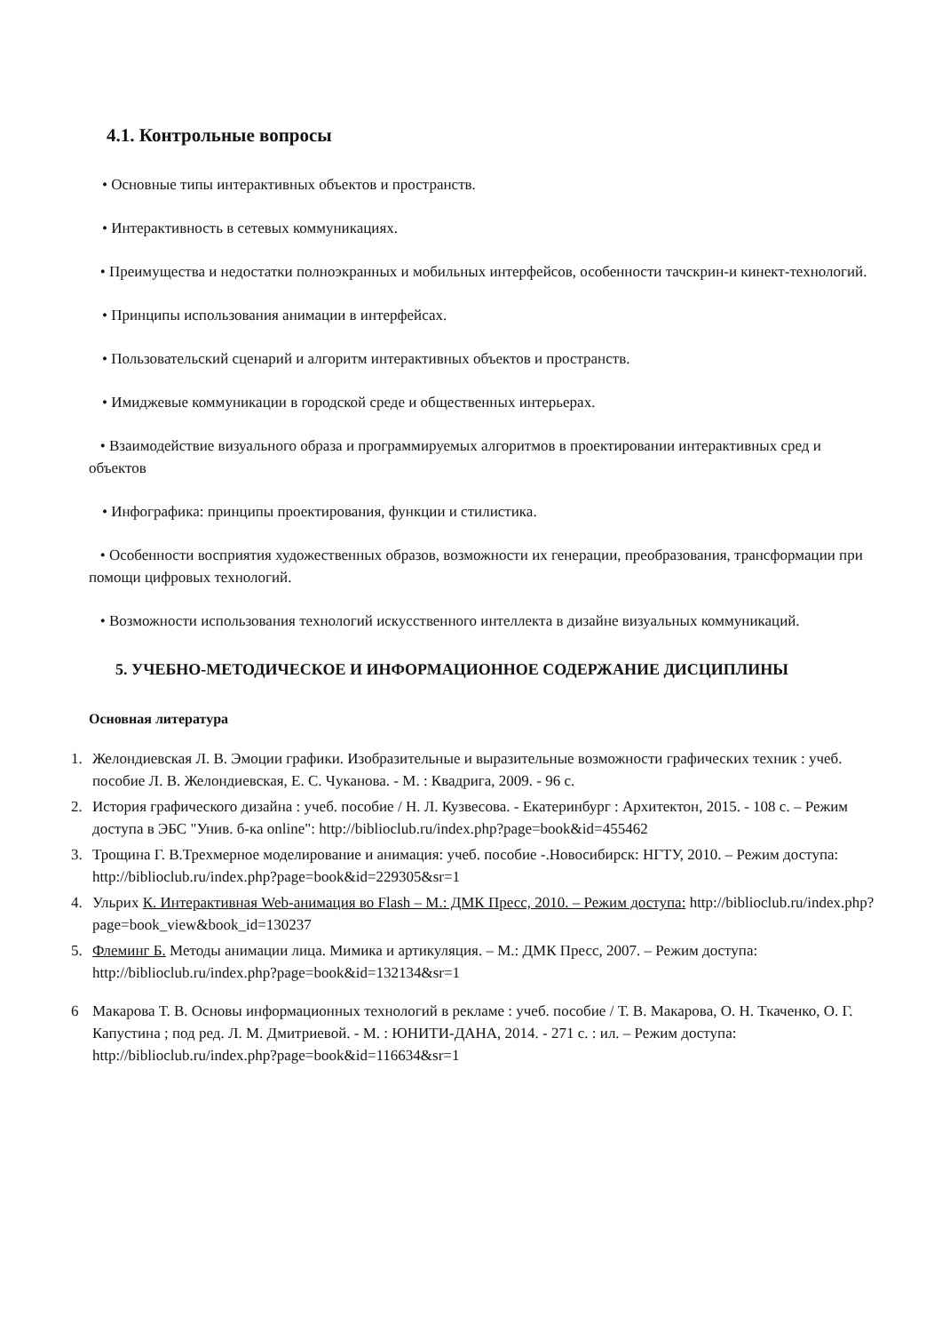4.1. Контрольные вопросы
• Основные типы интерактивных объектов и пространств.
• Интерактивность в сетевых коммуникациях.
• Преимущества и недостатки полноэкранных и мобильных интерфейсов, особенности тачскрин-и кинект-технологий.
• Принципы использования анимации в интерфейсах.
• Пользовательский сценарий и алгоритм интерактивных объектов и пространств.
• Имиджевые коммуникации в городской среде и общественных интерьерах.
• Взаимодействие визуального образа и программируемых алгоритмов в проектировании интерактивных сред и объектов
• Инфографика: принципы проектирования, функции и стилистика.
• Особенности восприятия художественных образов, возможности их генерации, преобразования, трансформации при помощи цифровых технологий.
• Возможности использования технологий искусственного интеллекта в дизайне визуальных коммуникаций.
5. УЧЕБНО-МЕТОДИЧЕСКОЕ И ИНФОРМАЦИОННОЕ СОДЕРЖАНИЕ ДИСЦИПЛИНЫ
Основная литература
1. Желондиевская Л. В. Эмоции графики. Изобразительные и выразительные возможности графических техник : учеб. пособие Л. В. Желондиевская, Е. С. Чуканова. - М. : Квадрига, 2009. - 96 с.
2. История графического дизайна : учеб. пособие / Н. Л. Кузвесова. - Екатеринбург : Архитектон, 2015. - 108 с. – Режим доступа в ЭБС "Унив. б-ка online": http://biblioclub.ru/index.php?page=book&id=455462
3. Трощина Г. В.Трехмерное моделирование и анимация: учеб. пособие -.Новосибирск: НГТУ, 2010. – Режим доступа: http://biblioclub.ru/index.php?page=book&id=229305&sr=1
4. Ульрих К. Интерактивная Web-анимация во Flash – М.: ДМК Пресс, 2010. – Режим доступа: http://biblioclub.ru/index.php?page=book_view&book_id=130237
5. Флеминг Б. Методы анимации лица. Мимика и артикуляция. – М.: ДМК Пресс, 2007. – Режим доступа: http://biblioclub.ru/index.php?page=book&id=132134&sr=1
6 Макарова Т. В. Основы информационных технологий в рекламе : учеб. пособие / Т. В. Макарова, О. Н. Ткаченко, О. Г. Капустина ; под ред. Л. М. Дмитриевой. - М. : ЮНИТИ-ДАНА, 2014. - 271 с. : ил. – Режим доступа: http://biblioclub.ru/index.php?page=book&id=116634&sr=1